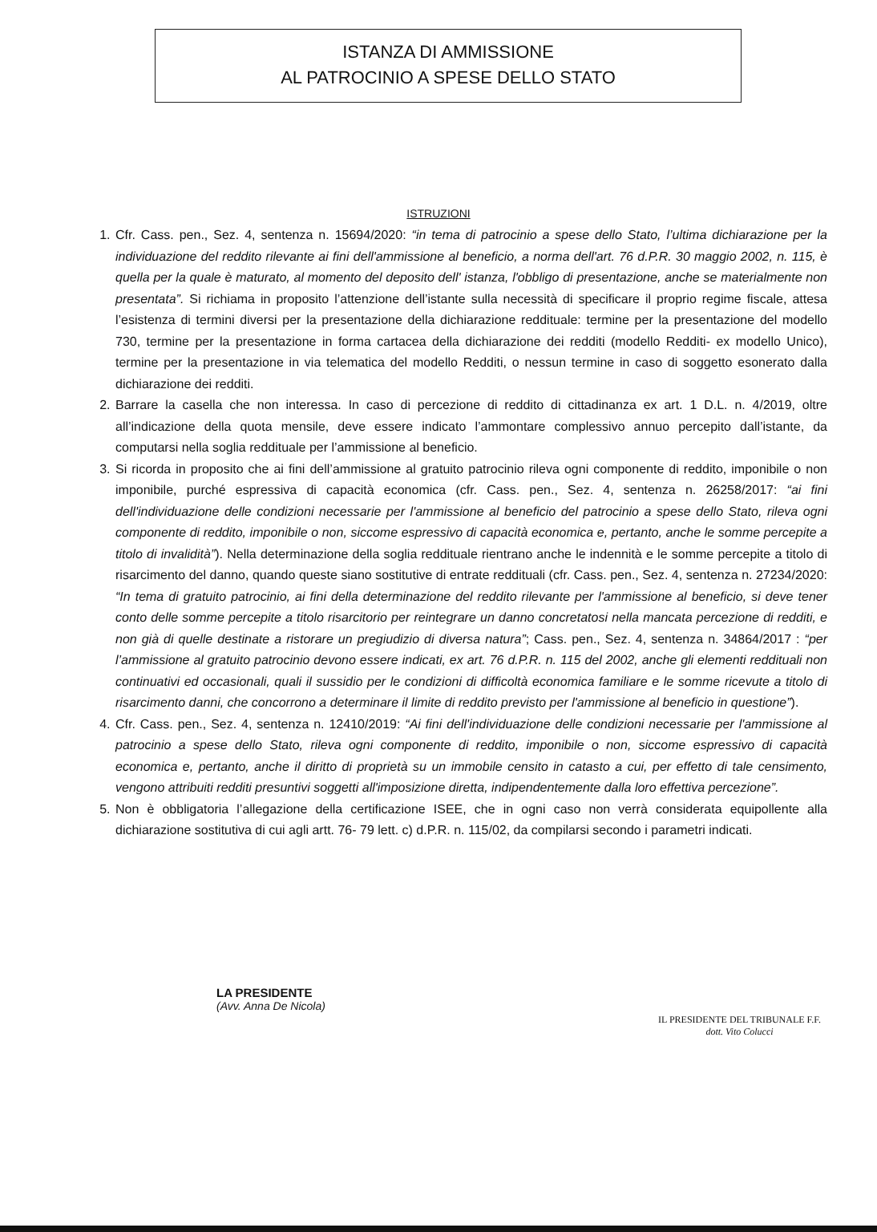ISTANZA DI AMMISSIONE
AL PATROCINIO A SPESE DELLO STATO
ISTRUZIONI
1. Cfr. Cass. pen., Sez. 4, sentenza n. 15694/2020: “in tema di patrocinio a spese dello Stato, l’ultima dichiarazione per la individuazione del reddito rilevante ai fini dell'ammissione al beneficio, a norma dell'art. 76 d.P.R. 30 maggio 2002, n. 115, è quella per la quale è maturato, al momento del deposito dell' istanza, l'obbligo di presentazione, anche se materialmente non presentata”. Si richiama in proposito l’attenzione dell’istante sulla necessità di specificare il proprio regime fiscale, attesa l’esistenza di termini diversi per la presentazione della dichiarazione reddituale: termine per la presentazione del modello 730, termine per la presentazione in forma cartacea della dichiarazione dei redditi (modello Redditi- ex modello Unico), termine per la presentazione in via telematica del modello Redditi, o nessun termine in caso di soggetto esonerato dalla dichiarazione dei redditi.
2. Barrare la casella che non interessa. In caso di percezione di reddito di cittadinanza ex art. 1 D.L. n. 4/2019, oltre all’indicazione della quota mensile, deve essere indicato l’ammontare complessivo annuo percepito dall’istante, da computarsi nella soglia reddituale per l’ammissione al beneficio.
3. Si ricorda in proposito che ai fini dell’ammissione al gratuito patrocinio rileva ogni componente di reddito, imponibile o non imponibile, purché espressiva di capacità economica (cfr. Cass. pen., Sez. 4, sentenza n. 26258/2017: “ai fini dell'individuazione delle condizioni necessarie per l'ammissione al beneficio del patrocinio a spese dello Stato, rileva ogni componente di reddito, imponibile o non, siccome espressivo di capacità economica e, pertanto, anche le somme percepite a titolo di invalidità”). Nella determinazione della soglia reddituale rientrano anche le indennità e le somme percepite a titolo di risarcimento del danno, quando queste siano sostitutive di entrate reddituali (cfr. Cass. pen., Sez. 4, sentenza n. 27234/2020: “In tema di gratuito patrocinio, ai fini della determinazione del reddito rilevante per l'ammissione al beneficio, si deve tener conto delle somme percepite a titolo risarcitorio per reintegrare un danno concretatosi nella mancata percezione di redditi, e non già di quelle destinate a ristorare un pregiudizio di diversa natura”; Cass. pen., Sez. 4, sentenza n. 34864/2017 : “per l’ammissione al gratuito patrocinio devono essere indicati, ex art. 76 d.P.R. n. 115 del 2002, anche gli elementi reddituali non continuativi ed occasionali, quali il sussidio per le condizioni di difficoltà economica familiare e le somme ricevute a titolo di risarcimento danni, che concorrono a determinare il limite di reddito previsto per l'ammissione al beneficio in questione”).
4. Cfr. Cass. pen., Sez. 4, sentenza n. 12410/2019: “Ai fini dell'individuazione delle condizioni necessarie per l'ammissione al patrocinio a spese dello Stato, rileva ogni componente di reddito, imponibile o non, siccome espressivo di capacità economica e, pertanto, anche il diritto di proprietà su un immobile censito in catasto a cui, per effetto di tale censimento, vengono attribuiti redditi presuntivi soggetti all'imposizione diretta, indipendentemente dalla loro effettiva percezione”.
5. Non è obbligatoria l’allegazione della certificazione ISEE, che in ogni caso non verrà considerata equipollente alla dichiarazione sostitutiva di cui agli artt. 76- 79 lett. c) d.P.R. n. 115/02, da compilarsi secondo i parametri indicati.
LA PRESIDENTE
(Avv. Anna De Nicola)
IL PRESIDENTE DEL TRIBUNALE F.F.
dott. Vito Colucci